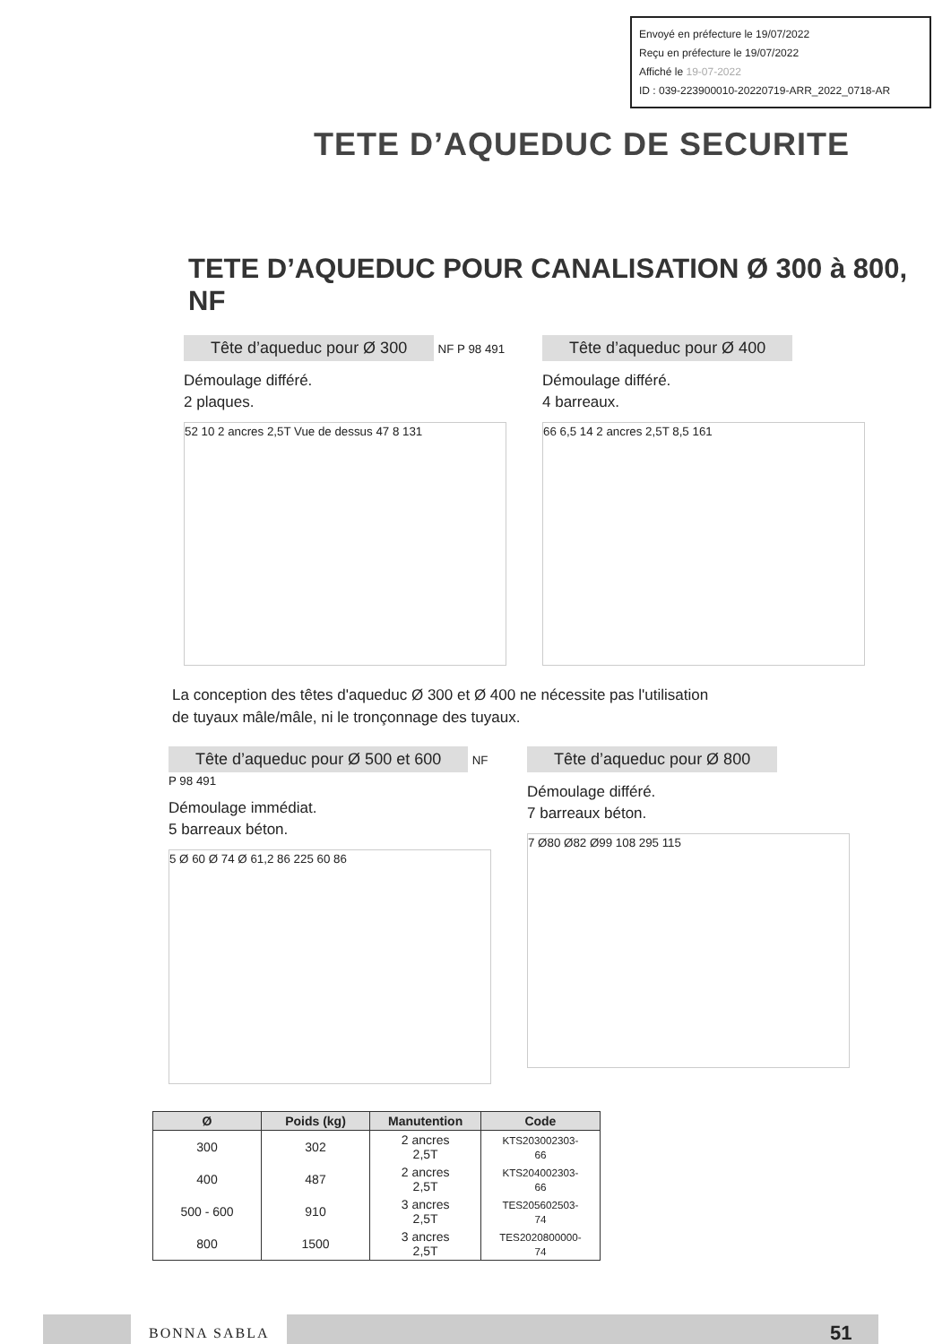Envoyé en préfecture le 19/07/2022
Reçu en préfecture le 19/07/2022
Affiché le 19-07-2022
ID : 039-223900010-20220719-ARR_2022_0718-AR
TETE D’AQUEDUC DE SECURITE
TETE D’AQUEDUC POUR CANALISATION Ø 300 à 800, NF
Tête d’aqueduc pour Ø 300
NF P 98 491
Démoulage différé.
2 plaques.
52 10 2 ancres 2,5T Vue de dessus 47 8 131
Tête d’aqueduc pour Ø 400
Démoulage différé.
4 barreaux.
66 6,5 14 2 ancres 2,5T 8,5 161
La conception des têtes d'aqueduc Ø 300 et Ø 400 ne nécessite pas l'utilisation de tuyaux mâle/mâle, ni le tronçonnage des tuyaux.
Tête d’aqueduc pour Ø 500 et 600
NF P 98 491
Démoulage immédiat.
5 barreaux béton.
5 Ø 60 Ø 74 Ø 61,2 86 225 60 86
Tête d’aqueduc pour Ø 800
Démoulage différé.
7 barreaux béton.
7 Ø80 Ø82 Ø99 108 295 115
| Ø | Poids (kg) | Manutention | Code |
| --- | --- | --- | --- |
| 300 | 302 | 2 ancres 2,5T | KTS203002303-66 |
| 400 | 487 | 2 ancres 2,5T | KTS204002303-66 |
| 500 - 600 | 910 | 3 ancres 2,5T | TES205602503-74 |
| 800 | 1500 | 3 ancres 2,5T | TES2020800000-74 |
BONNA SABLA
51